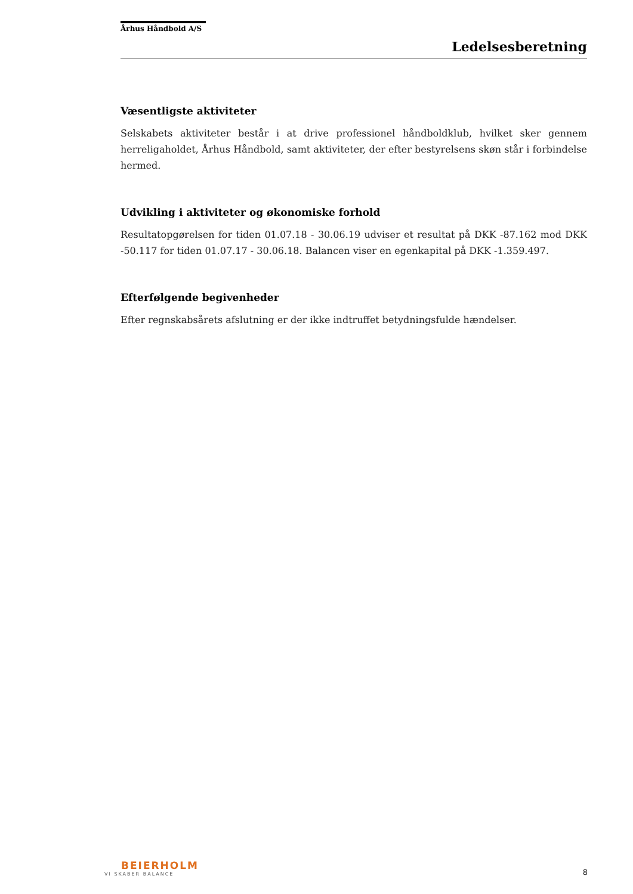Århus Håndbold A/S
Ledelsesberetning
Væsentligste aktiviteter
Selskabets aktiviteter består i at drive professionel håndboldklub, hvilket sker gennem herreligaholdet, Århus Håndbold, samt aktiviteter, der efter bestyrelsens skøn står i forbindelse hermed.
Udvikling i aktiviteter og økonomiske forhold
Resultatopgørelsen for tiden 01.07.18 - 30.06.19 udviser et resultat på DKK -87.162 mod DKK -50.117 for tiden 01.07.17 - 30.06.18. Balancen viser en egenkapital på DKK -1.359.497.
Efterfølgende begivenheder
Efter regnskabsårets afslutning er der ikke indtruffet betydningsfulde hændelser.
BEIERHOLM
VI SKABER BALANCE
8